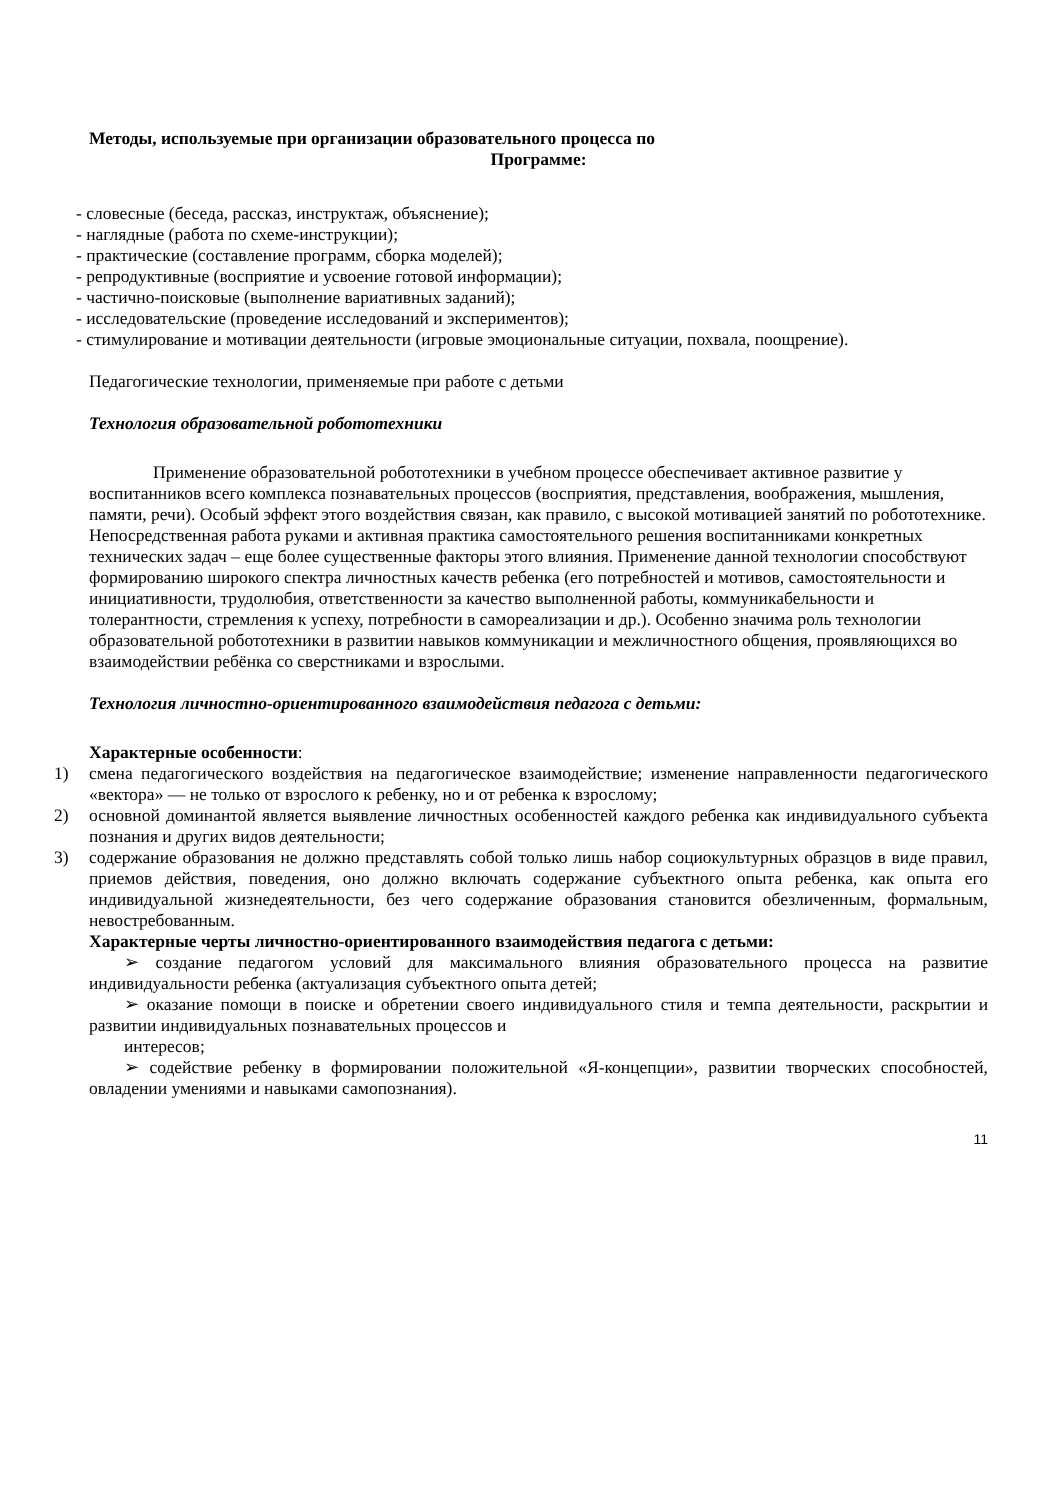Методы, используемые при организации образовательного процесса по
Программе:
- словесные (беседа, рассказ, инструктаж, объяснение);
- наглядные (работа по схеме-инструкции);
- практические (составление программ, сборка моделей);
- репродуктивные (восприятие и усвоение готовой информации);
- частично-поисковые (выполнение вариативных заданий);
- исследовательские (проведение исследований и экспериментов);
- стимулирование и мотивации деятельности (игровые эмоциональные ситуации, похвала, поощрение).
Педагогические технологии, применяемые при работе с детьми
Технология образовательной робототехники
Применение образовательной робототехники в учебном процессе обеспечивает активное развитие у воспитанников всего комплекса познавательных процессов (восприятия, представления, воображения, мышления, памяти, речи). Особый эффект этого воздействия связан, как правило, с высокой мотивацией занятий по робототехнике. Непосредственная работа руками и активная практика самостоятельного решения воспитанниками конкретных технических задач – еще более существенные факторы этого влияния. Применение данной технологии способствуют формированию широкого спектра личностных качеств ребенка (его потребностей и мотивов, самостоятельности и инициативности, трудолюбия, ответственности за качество выполненной работы, коммуникабельности и толерантности, стремления к успеху, потребности в самореализации и др.). Особенно значима роль технологии образовательной робототехники в развитии навыков коммуникации и межличностного общения, проявляющихся во взаимодействии ребёнка со сверстниками и взрослыми.
Технология личностно-ориентированного взаимодействия педагога с детьми:
Характерные особенности:
1) смена педагогического воздействия на педагогическое взаимодействие; изменение направленности педагогического «вектора» — не только от взрослого к ребенку, но и от ребенка к взрослому;
2) основной доминантой является выявление личностных особенностей каждого ребенка как индивидуального субъекта познания и других видов деятельности;
3) содержание образования не должно представлять собой только лишь набор социокультурных образцов в виде правил, приемов действия, поведения, оно должно включать содержание субъектного опыта ребенка, как опыта его индивидуальной жизнедеятельности, без чего содержание образования становится обезличенным, формальным, невостребованным.
Характерные черты личностно-ориентированного взаимодействия педагога с детьми:
➢ создание педагогом условий для максимального влияния образовательного процесса на развитие индивидуальности ребенка (актуализация субъектного опыта детей;
➢ оказание помощи в поиске и обретении своего индивидуального стиля и темпа деятельности, раскрытии и развитии индивидуальных познавательных процессов и
интересов;
➢ содействие ребенку в формировании положительной «Я-концепции», развитии творческих способностей, овладении умениями и навыками самопознания).
11